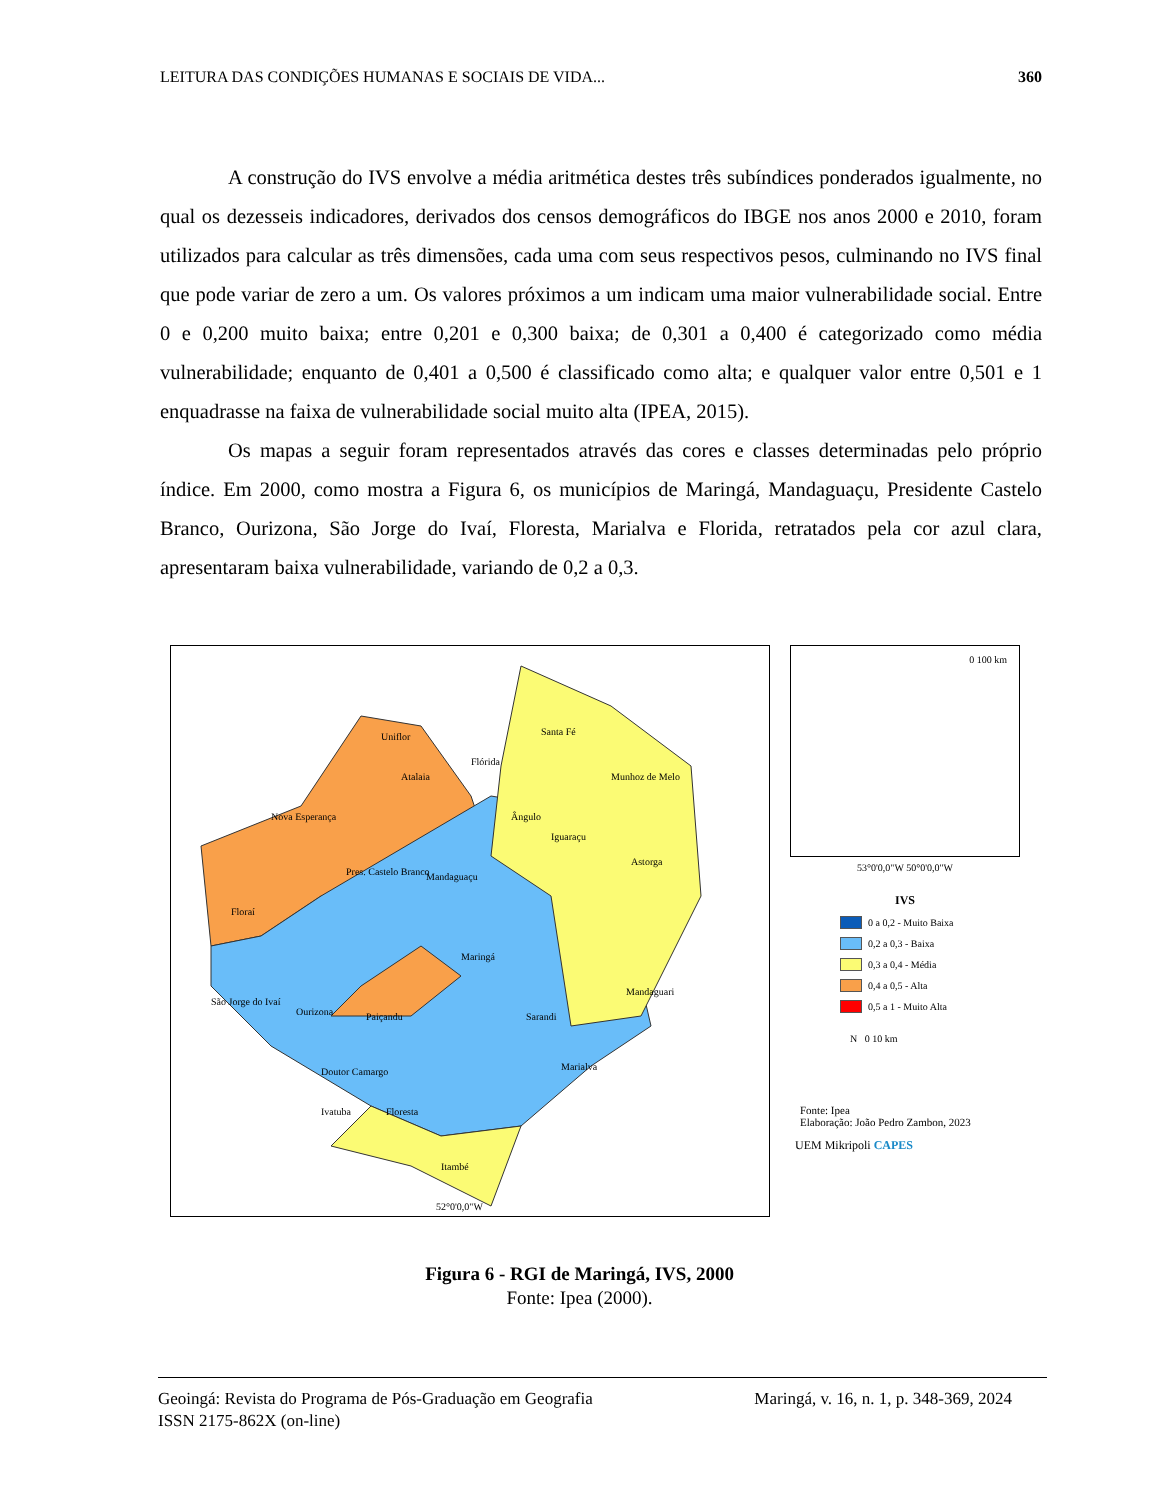LEITURA DAS CONDIÇÕES HUMANAS E SOCIAIS DE VIDA... 360
A construção do IVS envolve a média aritmética destes três subíndices ponderados igualmente, no qual os dezesseis indicadores, derivados dos censos demográficos do IBGE nos anos 2000 e 2010, foram utilizados para calcular as três dimensões, cada uma com seus respectivos pesos, culminando no IVS final que pode variar de zero a um. Os valores próximos a um indicam uma maior vulnerabilidade social. Entre 0 e 0,200 muito baixa; entre 0,201 e 0,300 baixa; de 0,301 a 0,400 é categorizado como média vulnerabilidade; enquanto de 0,401 a 0,500 é classificado como alta; e qualquer valor entre 0,501 e 1 enquadrasse na faixa de vulnerabilidade social muito alta (IPEA, 2015).
Os mapas a seguir foram representados através das cores e classes determinadas pelo próprio índice. Em 2000, como mostra a Figura 6, os municípios de Maringá, Mandaguaçu, Presidente Castelo Branco, Ourizona, São Jorge do Ivaí, Floresta, Marialva e Florida, retratados pela cor azul clara, apresentaram baixa vulnerabilidade, variando de 0,2 a 0,3.
Uniflor
Flórida
Santa Fé
Atalaia Munhoz de Melo
Nova Esperança Ângulo
Iguaraçu
Astorga
Pres. Castelo Branco Mandaguaçu
Floraí
Maringá
São Jorge do Ivaí
Ourizona Paiçandu Sarandi
Mandaguari
Marialva
Doutor Camargo
Ivatuba Floresta
Itambé
52°0'0,0"W
0 100 km
53°0'0,0"W 50°0'0,0"W
IVS
0 a 0,2 - Muito Baixa
0,2 a 0,3 - Baixa
0,3 a 0,4 - Média
0,4 a 0,5 - Alta
0,5 a 1 - Muito Alta
N 0 10 km
Fonte: Ipea
Elaboração: João Pedro Zambon, 2023
UEM Mikripoli CAPES
Figura 6 - RGI de Maringá, IVS, 2000
Fonte: Ipea (2000).
Geoingá: Revista do Programa de Pós-Graduação em Geografia Maringá, v. 16, n. 1, p. 348-369, 2024
ISSN 2175-862X (on-line)